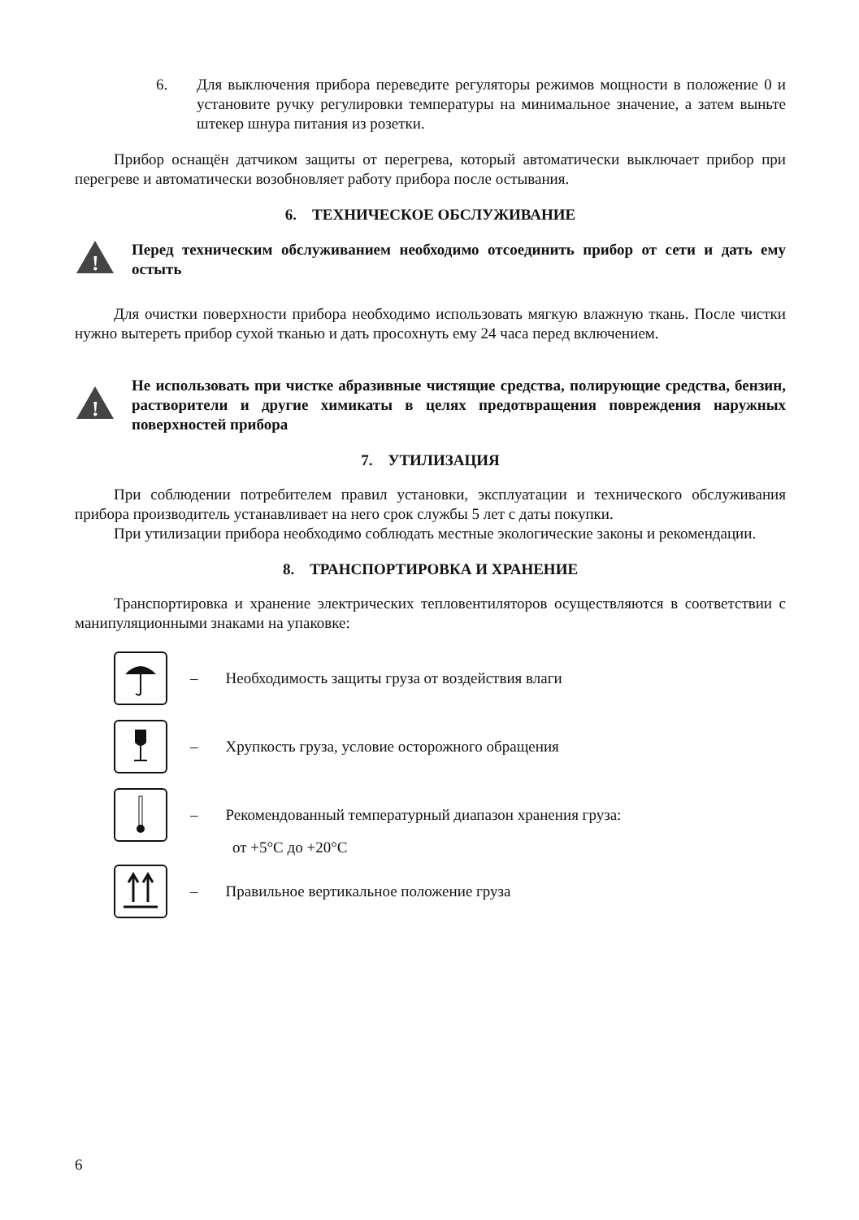6. Для выключения прибора переведите регуляторы режимов мощности в положение 0 и установите ручку регулировки температуры на минимальное значение, а затем выньте штекер шнура питания из розетки.
Прибор оснащён датчиком защиты от перегрева, который автоматически выключает прибор при перегреве и автоматически возобновляет работу прибора после остывания.
6. ТЕХНИЧЕСКОЕ ОБСЛУЖИВАНИЕ
!
Перед техническим обслуживанием необходимо отсоединить прибор от сети и дать ему остыть
Для очистки поверхности прибора необходимо использовать мягкую влажную ткань. После чистки нужно вытереть прибор сухой тканью и дать просохнуть ему 24 часа перед включением.
!
Не использовать при чистке абразивные чистящие средства, полирующие средства, бензин, растворители и другие химикаты в целях предотвращения повреждения наружных поверхностей прибора
7. УТИЛИЗАЦИЯ
При соблюдении потребителем правил установки, эксплуатации и технического обслуживания прибора производитель устанавливает на него срок службы 5 лет с даты покупки.
При утилизации прибора необходимо соблюдать местные экологические законы и рекомендации.
8. ТРАНСПОРТИРОВКА И ХРАНЕНИЕ
Транспортировка и хранение электрических тепловентиляторов осуществляются в соответствии с манипуляционными знаками на упаковке:
– Необходимость защиты груза от воздействия влаги
– Хрупкость груза, условие осторожного обращения
– Рекомендованный температурный диапазон хранения груза:
от +5°C до +20°C
– Правильное вертикальное положение груза
6